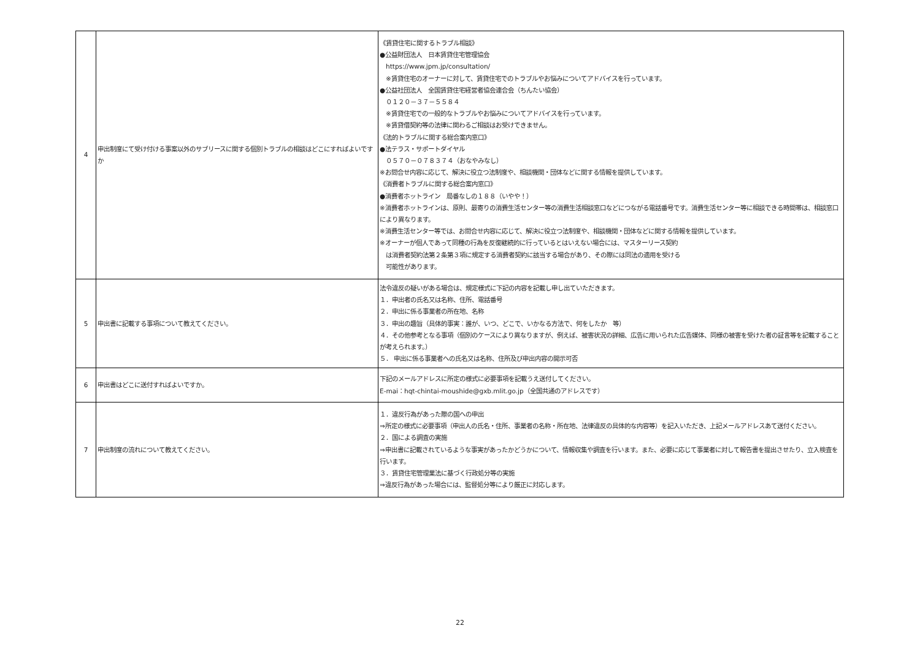| 4 | 申出制度にて受け付ける事案以外のサブリースに関する個別トラブルの相談はどこにすればよいですか | 《賃貸住宅に関するトラブル相談》 ●公益財団法人 日本賃貸住宅管理協会 https://www.jpm.jp/consultation/ ※賃貸住宅のオーナーに対して、賃貸住宅でのトラブルやお悩みについてアドバイスを行っています。 ●公益社団法人 全国賃貸住宅経営者協会連合会（ちんたい協会） ０１２０－３７－５５８４ ※賃貸住宅での一般的なトラブルやお悩みについてアドバイスを行っています。 ※賃貸借契約等の法律に関わるご相談はお受けできません。 《法的トラブルに関する総合案内窓口》 ●法テラス・サポートダイヤル ０５７０－０７８３７４（おなやみなし） ※お問合せ内容に応じて、解決に役立つ法制度や、相談機関・団体などに関する情報を提供しています。 《消費者トラブルに関する総合案内窓口》 ●消費者ホットライン 局番なしの１８８（いやや！） ※消費者ホットラインは、原則、最寄りの消費生活センター等の消費生活相談窓口などにつながる電話番号です。消費生活センター等に相談できる時間帯は、相談窓口により異なります。 ※消費生活センター等では、お問合せ内容に応じて、解決に役立つ法制度や、相談機関・団体などに関する情報を提供しています。 ※オーナーが個人であって同種の行為を反復継続的に行っているとはいえない場合には、マスターリース契約 は消費者契約法第２条第３項に規定する消費者契約に該当する場合があり、その際には同法の適用を受ける 可能性があります。 |
| 5 | 申出書に記載する事項について教えてください。 | 法令違反の疑いがある場合は、規定様式に下記の内容を記載し申し出ていただきます。 １．申出者の氏名又は名称、住所、電話番号 ２．申出に係る事業者の所在地、名称 ３．申出の趣旨（具体的事実：誰が、いつ、どこで、いかなる方法で、何をしたか 等） ４．その他参考となる事項（個別のケースにより異なりますが、例えば、被害状況の詳細、広告に用いられた広告媒体、同様の被害を受けた者の証言等を記載することが考えられます。） ５． 申出に係る事業者への氏名又は名称、住所及び申出内容の開示可否 |
| 6 | 申出書はどこに送付すればよいですか。 | 下記のメールアドレスに所定の様式に必要事項を記載うえ送付してください。 E-mai：hqt-chintai-moushide@gxb.mlit.go.jp（全国共通のアドレスです） |
| 7 | 申出制度の流れについて教えてください。 | １．違反行為があった際の国への申出 ⇒所定の様式に必要事項（申出人の氏名・住所、事業者の名称・所在地、法律違反の具体的な内容等）を記入いただき、上記メールアドレスあて送付ください。 ２．国による調査の実施 ⇒申出書に記載されているような事実があったかどうかについて、情報収集や調査を行います。また、必要に応じて事業者に対して報告書を提出させたり、立入検査を行います。 ３．賃貸住宅管理業法に基づく行政処分等の実施 ⇒違反行為があった場合には、監督処分等により厳正に対応します。 |
22